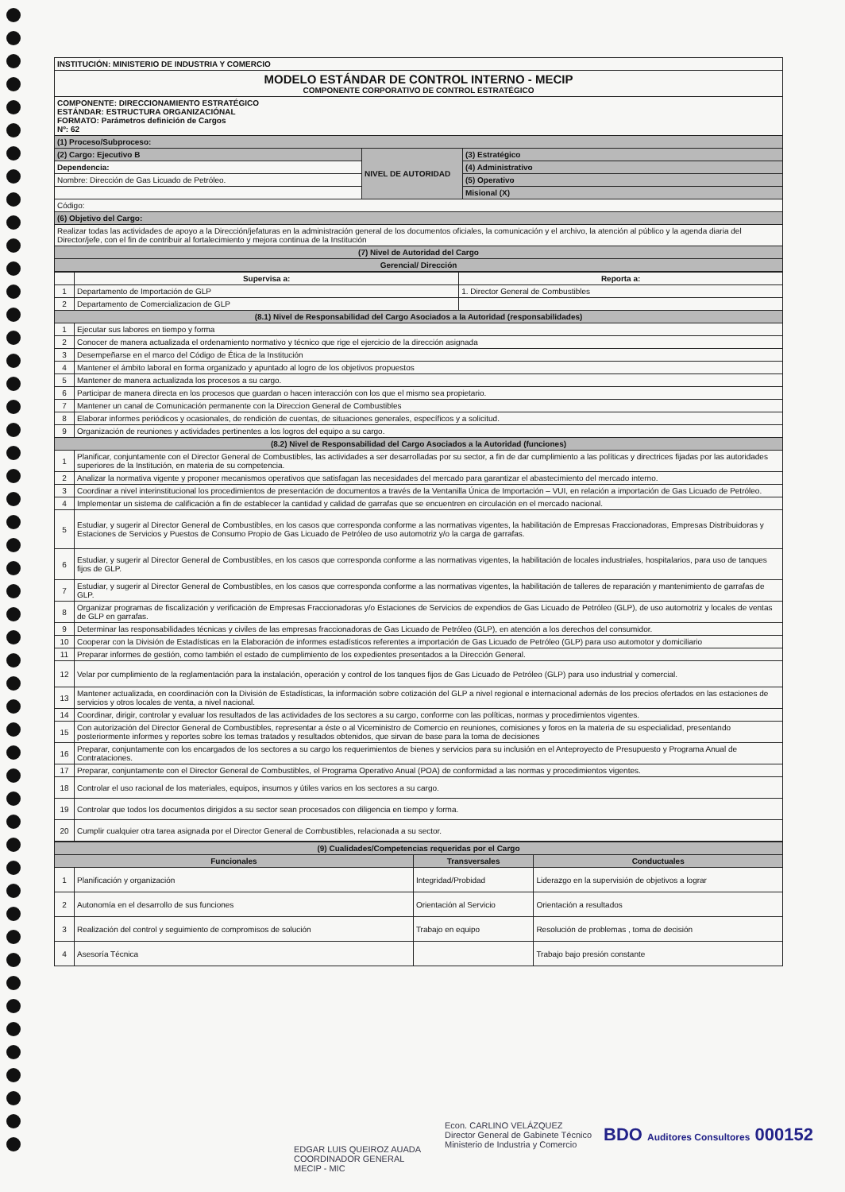| INSTITUCIÓN: MINISTERIO DE INDUSTRIA Y COMERCIO | | |
| MODELO ESTÁNDAR DE CONTROL INTERNO - MECIP COMPONENTE CORPORATIVO DE CONTROL ESTRATÉGICO | | |
| COMPONENTE: DIRECCIONAMIENTO ESTRATÉGICO ESTÁNDAR: ESTRUCTURA ORGANIZACIÓNAL FORMATO: Parámetros definición de Cargos Nº: 62 | | |
| (1) Proceso/Subproceso: | | |
| (2) Cargo: Ejecutivo B | NIVEL DE AUTORIDAD | (3) Estratégico |
| Dependencia: | | (4) Administrativo |
| Nombre: Dirección de Gas Licuado de Petróleo. | | (5) Operativo |
| | | Misional (X) |
| Código: | | |
| (6) Objetivo del Cargo: | | |
| Realizar todas las actividades de apoyo a la Dirección/jefaturas en la administración general de los documentos oficiales, la comunicación y el archivo, la atención al público y la agenda diaria del Director/jefe, con el fin de contribuir al fortalecimiento y mejora continua de la Institución | | |
| (7) Nivel de Autoridad del Cargo | | |
| Gerencial/ Dirección | | |
| | Supervisa a: | Reporta a: |
| 1 | Departamento de Importación de GLP | 1. Director General de Combustibles |
| 2 | Departamento de Comercializacion de GLP | |
| (8.1) Nivel de Responsabilidad del Cargo Asociados a la Autoridad (responsabilidades) | | |
| 1 | Ejecutar sus labores en tiempo y forma | |
| 2 | Conocer de manera actualizada el ordenamiento normativo y técnico que rige el ejercicio de la dirección asignada | |
| 3 | Desempeñarse en el marco del Código de Ética de la Institución | |
| 4 | Mantener el ámbito laboral en forma organizado y apuntado al logro de los objetivos propuestos | |
| 5 | Mantener de manera actualizada los procesos a su cargo. | |
| 6 | Participar de manera directa en los procesos que guardan o hacen interacción con los que el mismo sea propietario. | |
| 7 | Mantener un canal de Comunicación permanente con la Direccion General de Combustibles | |
| 8 | Elaborar informes periódicos y ocasionales, de rendición de cuentas, de situaciones generales, específicos y a solicitud. | |
| 9 | Organización de reuniones y actividades pertinentes a los logros del equipo a su cargo. | |
| (8.2) Nivel de Responsabilidad del Cargo Asociados a la Autoridad (funciones) | | |
| 1 | Planificar, conjuntamente con el Director General de Combustibles, las actividades a ser desarrolladas por su sector, a fin de dar cumplimiento a las políticas y directrices fijadas por las autoridades superiores de la Institución, en materia de su competencia. | |
| 2 | Analizar la normativa vigente y proponer mecanismos operativos que satisfagan las necesidades del mercado para garantizar el abastecimiento del mercado interno. | |
| 3 | Coordinar a nivel interinstitucional los procedimientos de presentación de documentos a través de la Ventanilla Única de Importación – VUI, en relación a importación de Gas Licuado de Petróleo. | |
| 4 | Implementar un sistema de calificación a fin de establecer la cantidad y calidad de garrafas que se encuentren en circulación en el mercado nacional. | |
| 5 | Estudiar, y sugerir al Director General de Combustibles, en los casos que corresponda conforme a las normativas vigentes, la habilitación de Empresas Fraccionadoras, Empresas Distribuidoras y Estaciones de Servicios y Puestos de Consumo Propio de Gas Licuado de Petróleo de uso automotriz y/o la carga de garrafas. | |
| 6 | Estudiar, y sugerir al Director General de Combustibles, en los casos que corresponda conforme a las normativas vigentes, la habilitación de locales industriales, hospitalarios, para uso de tanques fijos de GLP. | |
| 7 | Estudiar, y sugerir al Director General de Combustibles, en los casos que corresponda conforme a las normativas vigentes, la habilitación de talleres de reparación y mantenimiento de garrafas de GLP. | |
| 8 | Organizar programas de fiscalización y verificación de Empresas Fraccionadoras y/o Estaciones de Servicios de expendios de Gas Licuado de Petróleo (GLP), de uso automotriz y locales de ventas de GLP en garrafas. | |
| 9 | Determinar las responsabilidades técnicas y civiles de las empresas fraccionadoras de Gas Licuado de Petróleo (GLP), en atención a los derechos del consumidor. | |
| 10 | Cooperar con la División de Estadísticas en la Elaboración de informes estadísticos referentes a importación de Gas Licuado de Petróleo (GLP) para uso automotor y domiciliario | |
| 11 | Preparar informes de gestión, como también el estado de cumplimiento de los expedientes presentados a la Dirección General. | |
| 12 | Velar por cumplimiento de la reglamentación para la instalación, operación y control de los tanques fijos de Gas Licuado de Petróleo (GLP) para uso industrial y comercial. | |
| 13 | Mantener actualizada, en coordinación con la División de Estadísticas, la información sobre cotización del GLP a nivel regional e internacional además de los precios ofertados en las estaciones de servicios y otros locales de venta, a nivel nacional. | |
| 14 | Coordinar, dirigir, controlar y evaluar los resultados de las actividades de los sectores a su cargo, conforme con las políticas, normas y procedimientos vigentes. | |
| 15 | Con autorización del Director General de Combustibles, representar a éste o al Viceministro de Comercio en reuniones, comisiones y foros en la materia de su especialidad, presentando posteriormente informes y reportes sobre los temas tratados y resultados obtenidos, que sirvan de base para la toma de decisiones | |
| 16 | Preparar, conjuntamente con los encargados de los sectores a su cargo los requerimientos de bienes y servicios para su inclusión en el Anteproyecto de Presupuesto y Programa Anual de Contrataciones. | |
| 17 | Preparar, conjuntamente con el Director General de Combustibles, el Programa Operativo Anual (POA) de conformidad a las normas y procedimientos vigentes. | |
| 18 | Controlar el uso racional de los materiales, equipos, insumos y útiles varios en los sectores a su cargo. | |
| 19 | Controlar que todos los documentos dirigidos a su sector sean procesados con diligencia en tiempo y forma. | |
| 20 | Cumplir cualquier otra tarea asignada por el Director General de Combustibles, relacionada a su sector. | |
| (9) Cualidades/Competencias requeridas por el Cargo | | | |
| Funcionales | | Transversales | Conductuales |
| 1 | Planificación y organización | Integridad/Probidad | Liderazgo en la supervisión de objetivos a lograr |
| 2 | Autonomía en el desarrollo de sus funciones | Orientación al Servicio | Orientación a resultados |
| 3 | Realización del control y seguimiento de compromisos de solución | Trabajo en equipo | Resolución de problemas , toma de decisión |
| 4 | Asesoría Técnica | | Trabajo bajo presión constante |
EDGAR LUIS QUEIROZ AUADA
COORDINADOR GENERAL
MECIP - MIC
Econ. CARLINO VELÁZQUEZ
Director General de Gabinete Técnico
Ministerio de Industria y Comercio
BDO Auditores Consultores 000152